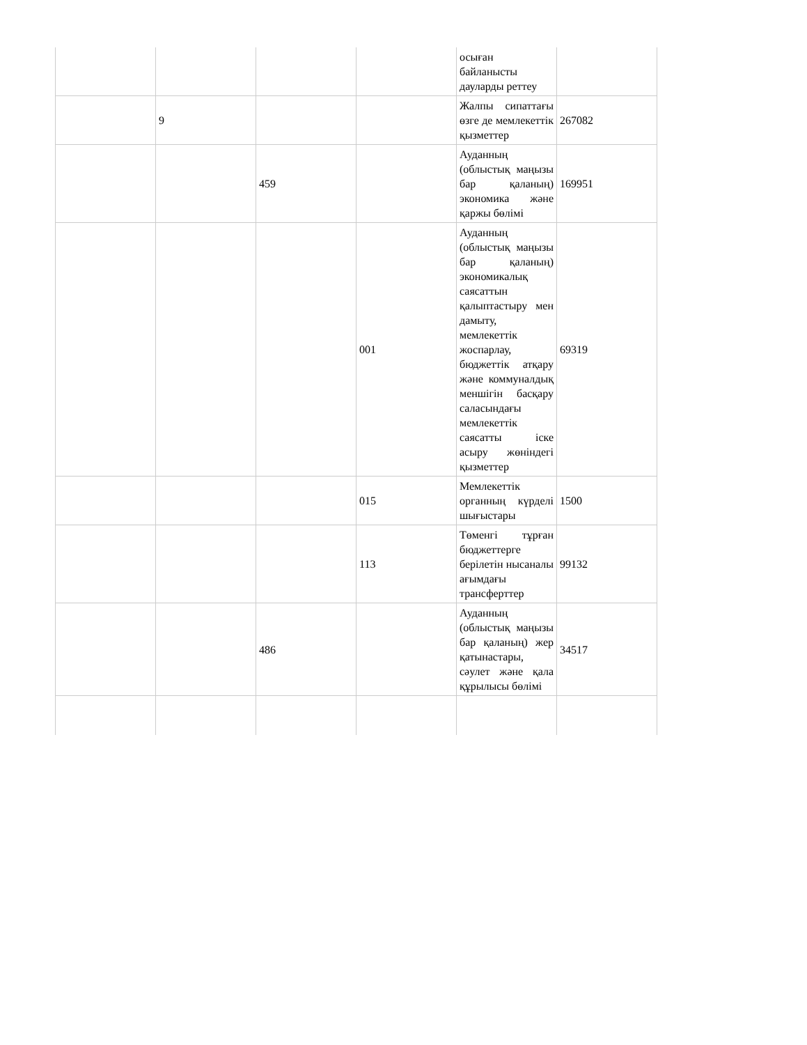| | | | | осыған байланысты дауларды реттеу | |
| | 9 | | | Жалпы сипаттағы өзге де мемлекеттік қызметтер | 267082 |
| | | 459 | | Ауданның (облыстық маңызы бар қаланың) экономика және қаржы бөлімі | 169951 |
| | | | 001 | Ауданның (облыстық маңызы бар қаланың) экономикалық саясаттын қалыптастыру мен дамыту, мемлекеттік жоспарлау, бюджеттік атқару және коммуналдық меншігін басқару саласындағы мемлекеттік саясатты іске асыру жөніндегі қызметтер | 69319 |
| | | | 015 | Мемлекеттік органның күрделі шығыстары | 1500 |
| | | | 113 | Төменгі тұрған бюджеттерге берілетін нысаналы ағымдағы трансферттер | 99132 |
| | | 486 | | Ауданның (облыстық маңызы бар қаланың) жер қатынастары, сәулет және қала құрылысы бөлімі | 34517 |